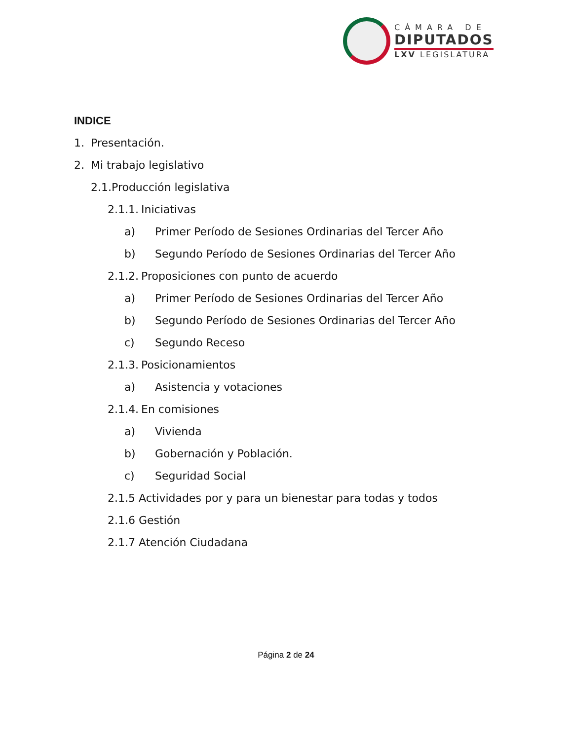CÁMARA DE
DIPUTADOS
LXV LEGISLATURA
INDICE
1. Presentación.
2. Mi trabajo legislativo
2.1. Producción legislativa
2.1.1. Iniciativas
a) Primer Período de Sesiones Ordinarias del Tercer Año
b) Segundo Período de Sesiones Ordinarias del Tercer Año
2.1.2. Proposiciones con punto de acuerdo
a) Primer Período de Sesiones Ordinarias del Tercer Año
b) Segundo Período de Sesiones Ordinarias del Tercer Año
c) Segundo Receso
2.1.3. Posicionamientos
a) Asistencia y votaciones
2.1.4. En comisiones
a) Vivienda
b) Gobernación y Población.
c) Seguridad Social
2.1.5 Actividades por y para un bienestar para todas y todos
2.1.6 Gestión
2.1.7 Atención Ciudadana
Página 2 de 24